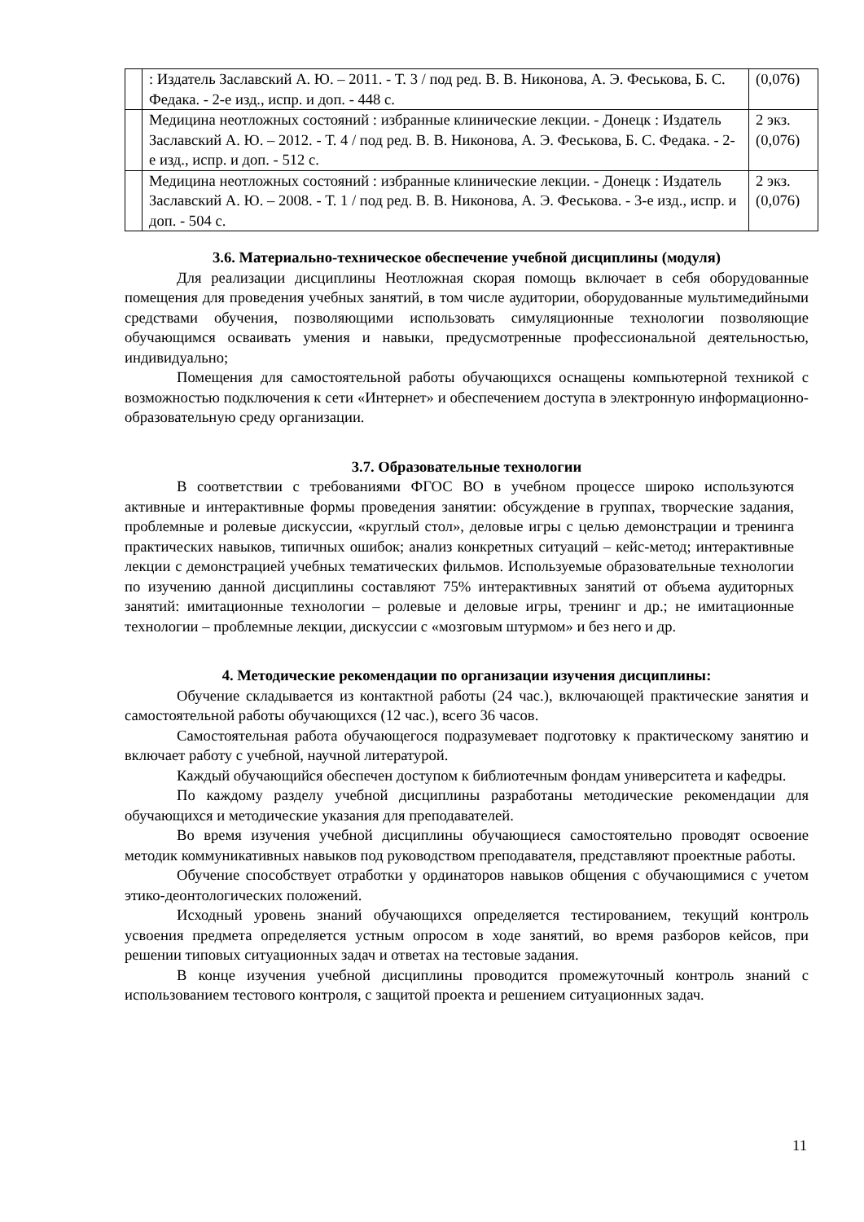| | : Издатель Заславский А. Ю. – 2011. - Т. 3 / под ред. В. В. Никонова, А. Э. Феськова, Б. С. Федака. - 2-е изд., испр. и доп. - 448 с. | (0,076) |
| | Медицина неотложных состояний : избранные клинические лекции. - Донецк : Издатель Заславский А. Ю. – 2012. - Т. 4 / под ред. В. В. Никонова, А. Э. Феськова, Б. С. Федака. - 2-е изд., испр. и доп. - 512 с. | 2 экз. (0,076) |
| | Медицина неотложных состояний : избранные клинические лекции. - Донецк : Издатель Заславский А. Ю. – 2008. - Т. 1 / под ред. В. В. Никонова, А. Э. Феськова. - 3-е изд., испр. и доп. - 504 с. | 2 экз. (0,076) |
3.6. Материально-техническое обеспечение учебной дисциплины (модуля)
Для реализации дисциплины Неотложная скорая помощь включает в себя оборудованные помещения для проведения учебных занятий, в том числе аудитории, оборудованные мультимедийными средствами обучения, позволяющими использовать симуляционные технологии позволяющие обучающимся осваивать умения и навыки, предусмотренные профессиональной деятельностью, индивидуально;
Помещения для самостоятельной работы обучающихся оснащены компьютерной техникой с возможностью подключения к сети «Интернет» и обеспечением доступа в электронную информационно-образовательную среду организации.
3.7. Образовательные технологии
В соответствии с требованиями ФГОС ВО в учебном процессе широко используются активные и интерактивные формы проведения занятии: обсуждение в группах, творческие задания, проблемные и ролевые дискуссии, «круглый стол», деловые игры с целью демонстрации и тренинга практических навыков, типичных ошибок; анализ конкретных ситуаций – кейс-метод; интерактивные лекции с демонстрацией учебных тематических фильмов. Используемые образовательные технологии по изучению данной дисциплины составляют 75% интерактивных занятий от объема аудиторных занятий: имитационные технологии – ролевые и деловые игры, тренинг и др.; не имитационные технологии – проблемные лекции, дискуссии с «мозговым штурмом» и без него и др.
4. Методические рекомендации по организации изучения дисциплины:
Обучение складывается из контактной работы (24 час.), включающей практические занятия и самостоятельной работы обучающихся (12 час.), всего 36 часов.
Самостоятельная работа обучающегося подразумевает подготовку к практическому занятию и включает работу с учебной, научной литературой.
Каждый обучающийся обеспечен доступом к библиотечным фондам университета и кафедры.
По каждому разделу учебной дисциплины разработаны методические рекомендации для обучающихся и методические указания для преподавателей.
Во время изучения учебной дисциплины обучающиеся самостоятельно проводят освоение методик коммуникативных навыков под руководством преподавателя, представляют проектные работы.
Обучение способствует отработки у ординаторов навыков общения с обучающимися с учетом этико-деонтологических положений.
Исходный уровень знаний обучающихся определяется тестированием, текущий контроль усвоения предмета определяется устным опросом в ходе занятий, во время разборов кейсов, при решении типовых ситуационных задач и ответах на тестовые задания.
В конце изучения учебной дисциплины проводится промежуточный контроль знаний с использованием тестового контроля, с защитой проекта и решением ситуационных задач.
11